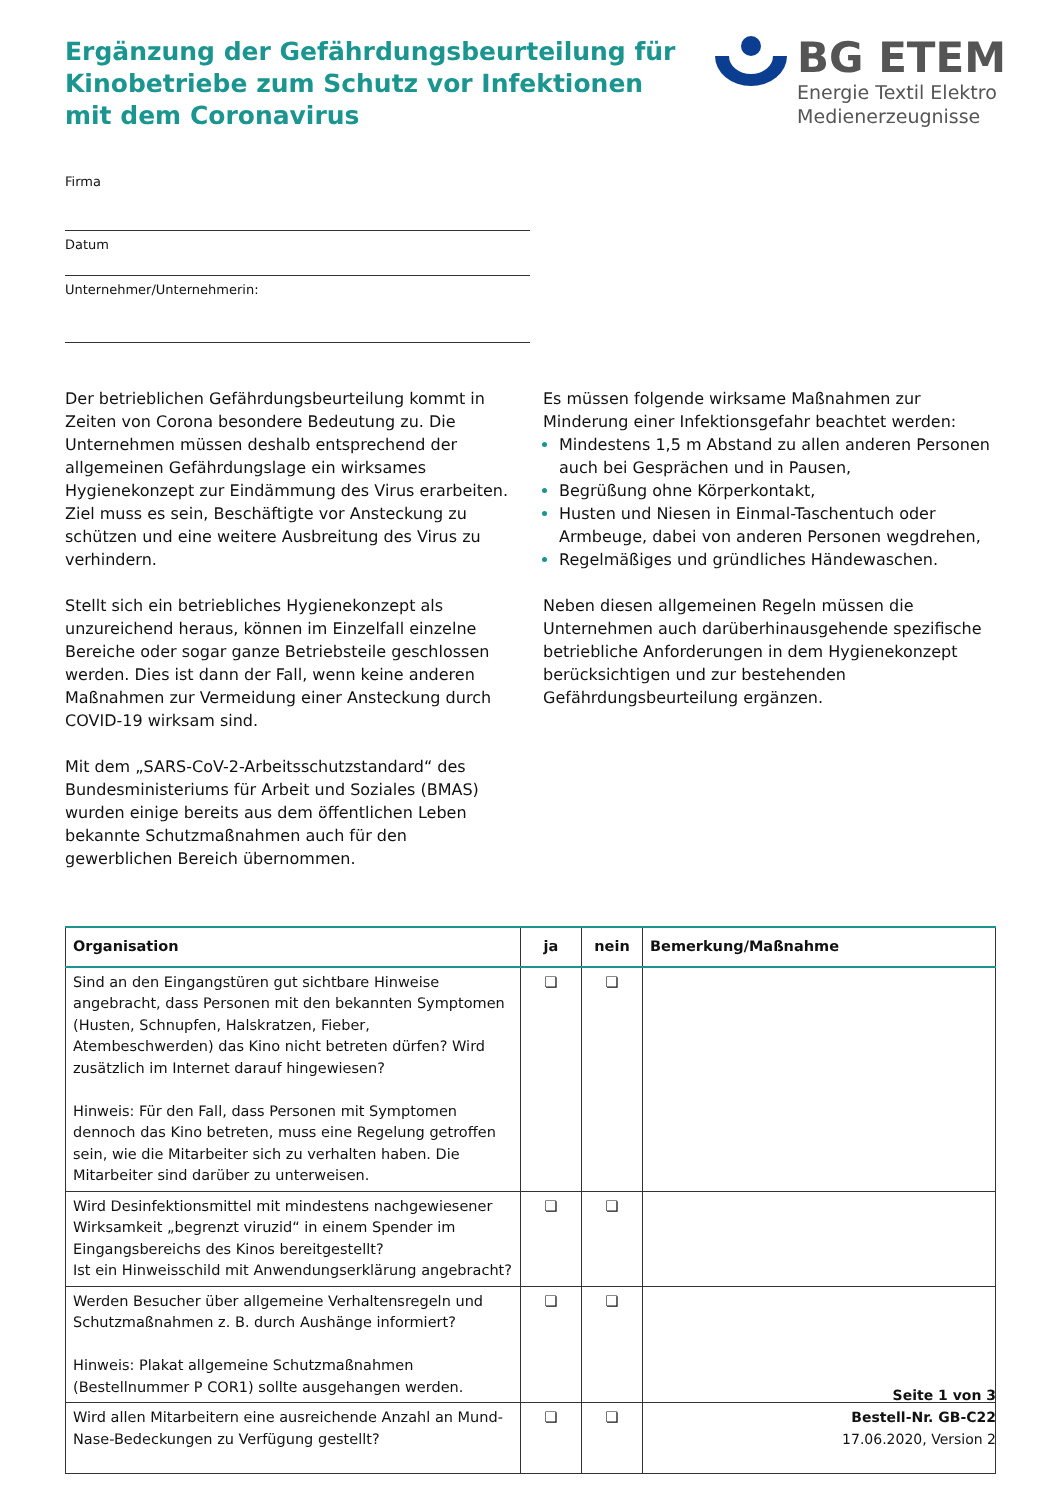Ergänzung der Gefährdungsbeurteilung für
Kinobetriebe zum Schutz vor Infektionen
mit dem Coronavirus
BG ETEM
Energie Textil Elektro
Medienerzeugnisse
Firma
Datum
Unternehmer/Unternehmerin:
Der betrieblichen Gefährdungsbeurteilung kommt in Zeiten von Corona besondere Bedeutung zu. Die Unternehmen müssen deshalb entsprechend der allgemeinen Gefährdungslage ein wirksames Hygienekonzept zur Eindämmung des Virus erarbeiten. Ziel muss es sein, Beschäftigte vor Ansteckung zu schützen und eine weitere Ausbreitung des Virus zu verhindern.
Stellt sich ein betriebliches Hygienekonzept als unzureichend heraus, können im Einzelfall einzelne Bereiche oder sogar ganze Betriebsteile geschlossen werden. Dies ist dann der Fall, wenn keine anderen Maßnahmen zur Vermeidung einer Ansteckung durch COVID-19 wirksam sind.
Mit dem „SARS-CoV-2-Arbeitsschutzstandard“ des Bundesministeriums für Arbeit und Soziales (BMAS) wurden einige bereits aus dem öffentlichen Leben bekannte Schutzmaßnahmen auch für den gewerblichen Bereich übernommen.
Es müssen folgende wirksame Maßnahmen zur Minderung einer Infektionsgefahr beachtet werden:
Mindestens 1,5 m Abstand zu allen anderen Personen auch bei Gesprächen und in Pausen,
Begrüßung ohne Körperkontakt,
Husten und Niesen in Einmal-Taschentuch oder Armbeuge, dabei von anderen Personen wegdrehen,
Regelmäßiges und gründliches Händewaschen.
Neben diesen allgemeinen Regeln müssen die Unternehmen auch darüberhinausgehende spezifische betriebliche Anforderungen in dem Hygienekonzept berücksichtigen und zur bestehenden Gefährdungsbeurteilung ergänzen.
| Organisation | ja | nein | Bemerkung/Maßnahme |
| --- | --- | --- | --- |
| Sind an den Eingangstüren gut sichtbare Hinweise angebracht, dass Personen mit den bekannten Symptomen (Husten, Schnupfen, Halskratzen, Fieber, Atembeschwerden) das Kino nicht betreten dürfen? Wird zusätzlich im Internet darauf hingewiesen? Hinweis: Für den Fall, dass Personen mit Symptomen dennoch das Kino betreten, muss eine Regelung getroffen sein, wie die Mitarbeiter sich zu verhalten haben. Die Mitarbeiter sind darüber zu unterweisen. | ❏ | ❏ | |
| Wird Desinfektionsmittel mit mindestens nachgewiesener Wirksamkeit „begrenzt viruzid“ in einem Spender im Eingangsbereichs des Kinos bereitgestellt? Ist ein Hinweisschild mit Anwendungserklärung angebracht? | ❏ | ❏ | |
| Werden Besucher über allgemeine Verhaltensregeln und Schutzmaßnahmen z. B. durch Aushänge informiert? Hinweis: Plakat allgemeine Schutzmaßnahmen (Bestellnummer P COR1) sollte ausgehangen werden. | ❏ | ❏ | |
| Wird allen Mitarbeitern eine ausreichende Anzahl an Mund-Nase-Bedeckungen zu Verfügung gestellt? | ❏ | ❏ | |
Seite 1 von 3
Bestell-Nr. GB-C22
17.06.2020, Version 2